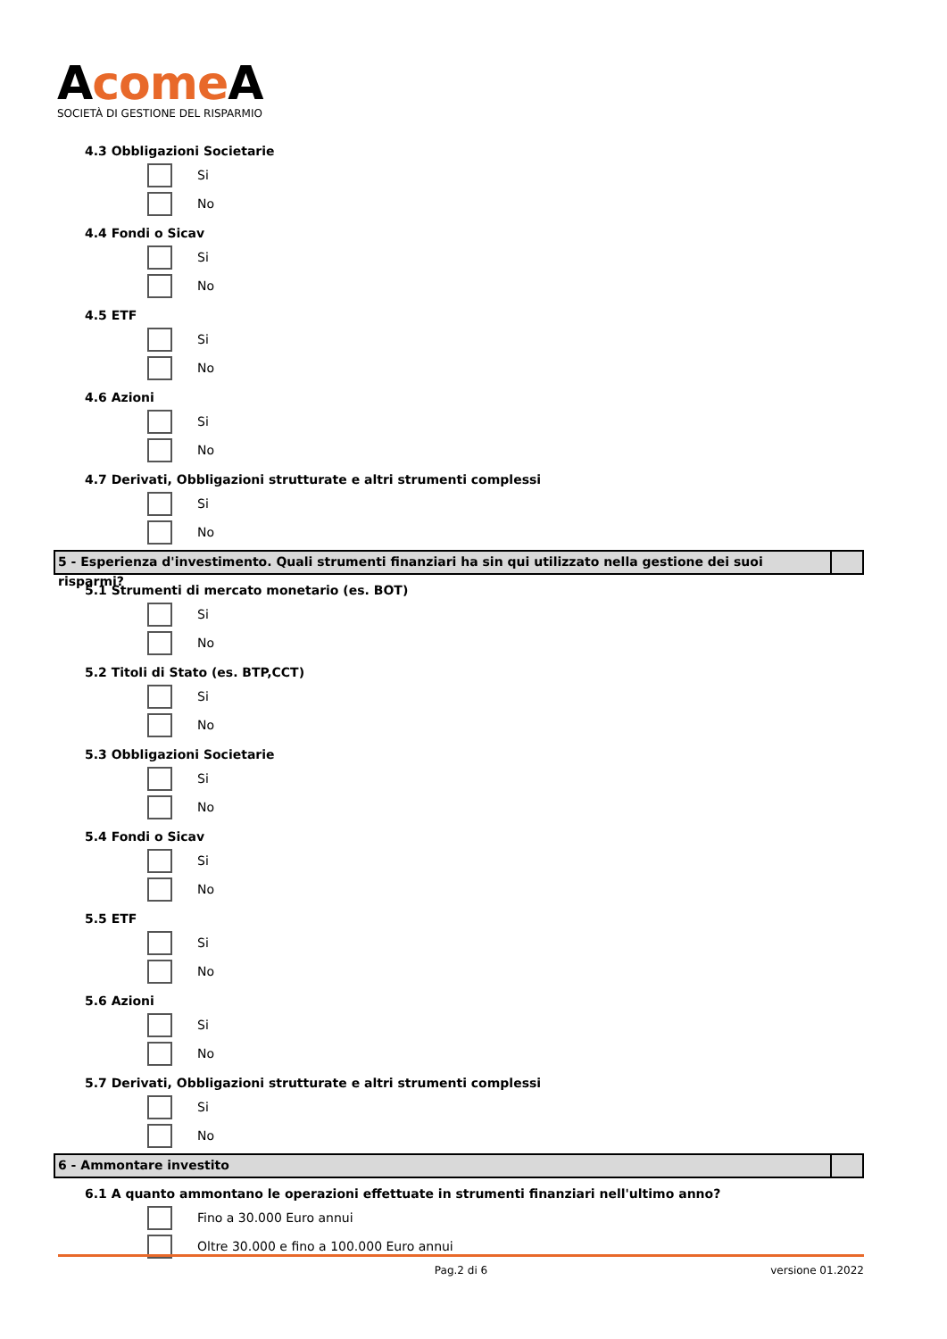Acome A
SOCIETÀ DI GESTIONE DEL RISPARMIO
4.3 Obbligazioni Societarie
Si
No
4.4 Fondi o Sicav
Si
No
4.5 ETF
Si
No
4.6 Azioni
Si
No
4.7 Derivati, Obbligazioni strutturate e altri strumenti complessi
Si
No
5 - Esperienza d'investimento. Quali strumenti finanziari ha sin qui utilizzato nella gestione dei suoi risparmi?
5.1 Strumenti di mercato monetario (es. BOT)
Si
No
5.2 Titoli di Stato (es. BTP,CCT)
Si
No
5.3 Obbligazioni Societarie
Si
No
5.4 Fondi o Sicav
Si
No
5.5 ETF
Si
No
5.6 Azioni
Si
No
5.7 Derivati, Obbligazioni strutturate e altri strumenti complessi
Si
No
6 - Ammontare investito
6.1 A quanto ammontano le operazioni effettuate in strumenti finanziari nell'ultimo anno?
Fino a 30.000 Euro annui
Oltre 30.000 e fino a 100.000 Euro annui
Pag.2 di 6 versione 01.2022